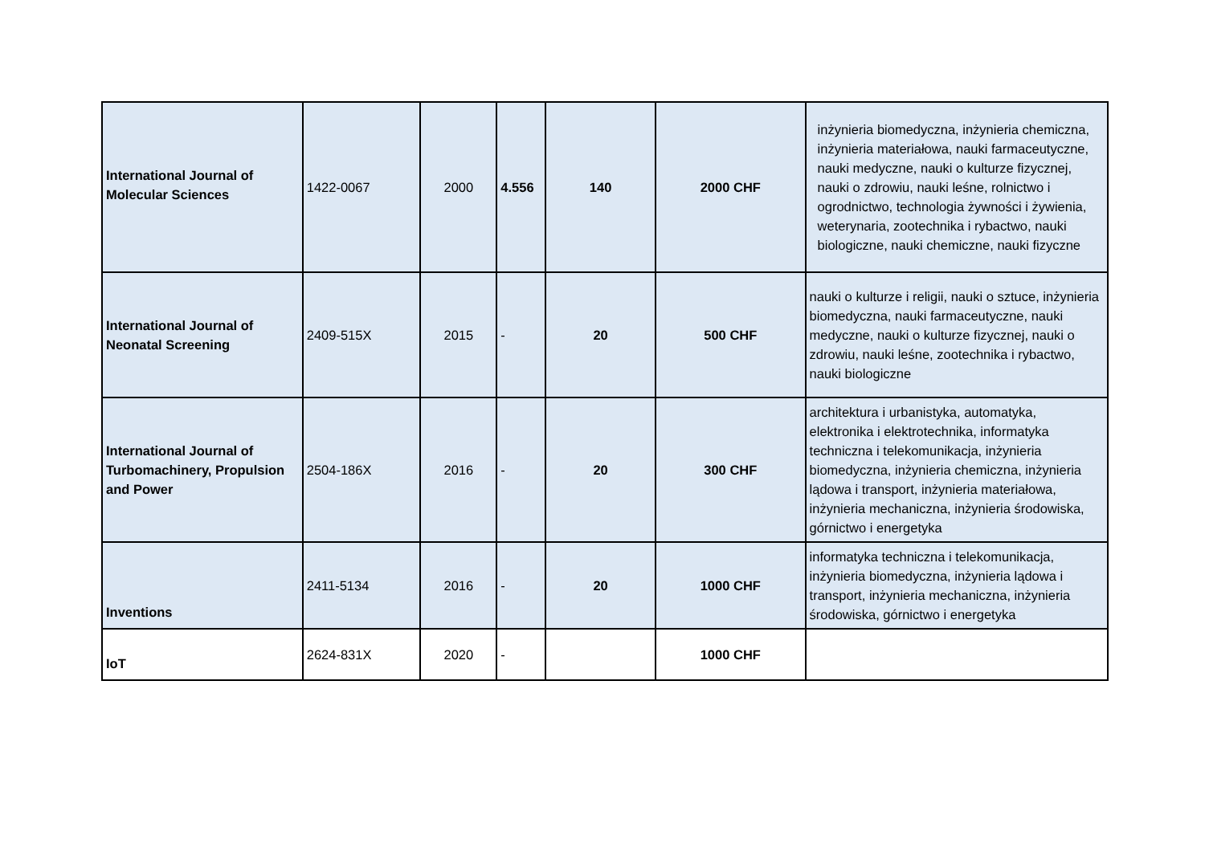| International Journal of Molecular Sciences | 1422-0067 | 2000 | 4.556 | 140 | 2000 CHF | inżynieria biomedyczna, inżynieria chemiczna, inżynieria materiałowa, nauki farmaceutyczne, nauki medyczne, nauki o kulturze fizycznej, nauki o zdrowiu, nauki leśne, rolnictwo i ogrodnictwo, technologia żywności i żywienia, weterynaria, zootechnika i rybactwo, nauki biologiczne, nauki chemiczne, nauki fizyczne |
| International Journal of Neonatal Screening | 2409-515X | 2015 | - | 20 | 500 CHF | nauki o kulturze i religii, nauki o sztuce, inżynieria biomedyczna, nauki farmaceutyczne, nauki medyczne, nauki o kulturze fizycznej, nauki o zdrowiu, nauki leśne, zootechnika i rybactwo, nauki biologiczne |
| International Journal of Turbomachinery, Propulsion and Power | 2504-186X | 2016 | - | 20 | 300 CHF | architektura i urbanistyka, automatyka, elektronika i elektrotechnika, informatyka techniczna i telekomunikacja, inżynieria biomedyczna, inżynieria chemiczna, inżynieria lądowa i transport, inżynieria materiałowa, inżynieria mechaniczna, inżynieria środowiska, górnictwo i energetyka |
| Inventions | 2411-5134 | 2016 | - | 20 | 1000 CHF | informatyka techniczna i telekomunikacja, inżynieria biomedyczna, inżynieria lądowa i transport, inżynieria mechaniczna, inżynieria środowiska, górnictwo i energetyka |
| IoT | 2624-831X | 2020 | - | | 1000 CHF | |